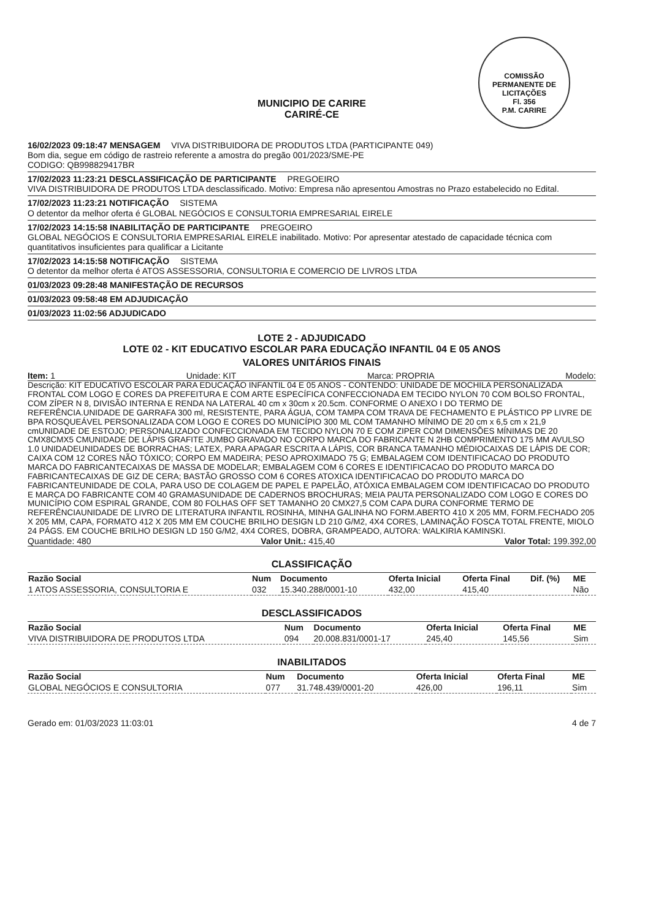COMISSÃO PERMANENTE DE LICITAÇÕES
Fl. 356
P.M. CARIRE
MUNICIPIO DE CARIRE
CARIRÉ-CE
16/02/2023 09:18:47 MENSAGEM VIVA DISTRIBUIDORA DE PRODUTOS LTDA (PARTICIPANTE 049)
Bom dia, segue em código de rastreio referente a amostra do pregão 001/2023/SME-PE
CODIGO: QB998829417BR
17/02/2023 11:23:21 DESCLASSIFICAÇÃO DE PARTICIPANTE PREGOEIRO
VIVA DISTRIBUIDORA DE PRODUTOS LTDA desclassificado. Motivo: Empresa não apresentou Amostras no Prazo estabelecido no Edital.
17/02/2023 11:23:21 NOTIFICAÇÃO SISTEMA
O detentor da melhor oferta é GLOBAL NEGÓCIOS E CONSULTORIA EMPRESARIAL EIRELE
17/02/2023 14:15:58 INABILITAÇÃO DE PARTICIPANTE PREGOEIRO
GLOBAL NEGÓCIOS E CONSULTORIA EMPRESARIAL EIRELE inabilitado. Motivo: Por apresentar atestado de capacidade técnica com quantitativos insuficientes para qualificar a Licitante
17/02/2023 14:15:58 NOTIFICAÇÃO SISTEMA
O detentor da melhor oferta é ATOS ASSESSORIA, CONSULTORIA E COMERCIO DE LIVROS LTDA
01/03/2023 09:28:48 MANIFESTAÇÃO DE RECURSOS
01/03/2023 09:58:48 EM ADJUDICAÇÃO
01/03/2023 11:02:56 ADJUDICADO
LOTE 2 - ADJUDICADO
LOTE 02 - KIT EDUCATIVO ESCOLAR PARA EDUCAÇÃO INFANTIL 04 E 05 ANOS
VALORES UNITÁRIOS FINAIS
Item: 1 Unidade: KIT Marca: PROPRIA Modelo:
Descrição: KIT EDUCATIVO ESCOLAR PARA EDUCAÇÃO INFANTIL 04 E 05 ANOS - CONTENDO: UNIDADE DE MOCHILA PERSONALIZADA FRONTAL COM LOGO E CORES DA PREFEITURA E COM ARTE ESPECÍFICA CONFECCIONADA EM TECIDO NYLON 70 COM BOLSO FRONTAL, COM ZÍPER N 8, DIVISÃO INTERNA E RENDA NA LATERAL 40 cm x 30cm x 20.5cm. CONFORME O ANEXO I DO TERMO DE REFERÊNCIA.UNIDADE DE GARRAFA 300 ml, RESISTENTE, PARA ÁGUA, COM TAMPA COM TRAVA DE FECHAMENTO E PLÁSTICO PP LIVRE DE BPA ROSQUEÁVEL PERSONALIZADA COM LOGO E CORES DO MUNICÍPIO 300 ML COM TAMANHO MÍNIMO DE 20 cm x 6,5 cm x 21,9 cmUNIDADE DE ESTOJO; PERSONALIZADO CONFECCIONADA EM TECIDO NYLON 70 E COM ZIPER COM DIMENSÕES MÍNIMAS DE 20 CMX8CMX5 CMUNIDADE DE LÁPIS GRAFITE JUMBO GRAVADO NO CORPO MARCA DO FABRICANTE N 2HB COMPRIMENTO 175 MM AVULSO 1.0 UNIDADEUNIDADES DE BORRACHAS; LATEX, PARA APAGAR ESCRITA A LÁPIS, COR BRANCA TAMANHO MÉDIOCAIXAS DE LÁPIS DE COR; CAIXA COM 12 CORES NÃO TÓXICO; CORPO EM MADEIRA; PESO APROXIMADO 75 G; EMBALAGEM COM IDENTIFICACAO DO PRODUTO MARCA DO FABRICANTECAIXAS DE MASSA DE MODELAR; EMBALAGEM COM 6 CORES E IDENTIFICACAO DO PRODUTO MARCA DO FABRICANTECAIXAS DE GIZ DE CERA; BASTÃO GROSSO COM 6 CORES ATOXICA IDENTIFICACAO DO PRODUTO MARCA DO FABRICANTEUNIDADE DE COLA, PARA USO DE COLAGEM DE PAPEL E PAPELÃO, ATÓXICA EMBALAGEM COM IDENTIFICACAO DO PRODUTO E MARCA DO FABRICANTE COM 40 GRAMASUNIDADE DE CADERNOS BROCHURAS; MEIA PAUTA PERSONALIZADO COM LOGO E CORES DO MUNICÍPIO COM ESPIRAL GRANDE, COM 80 FOLHAS OFF SET TAMANHO 20 CMX27,5 COM CAPA DURA CONFORME TERMO DE REFERÊNCIAUNIDADE DE LIVRO DE LITERATURA INFANTIL ROSINHA, MINHA GALINHA NO FORM.ABERTO 410 X 205 MM, FORM.FECHADO 205 X 205 MM, CAPA, FORMATO 412 X 205 MM EM COUCHE BRILHO DESIGN LD 210 G/M2, 4X4 CORES, LAMINAÇÃO FOSCA TOTAL FRENTE, MIOLO 24 PÁGS. EM COUCHE BRILHO DESIGN LD 150 G/M2, 4X4 CORES, DOBRA, GRAMPEADO, AUTORA: WALKIRIA KAMINSKI.
Quantidade: 480 Valor Unit.: 415,40 Valor Total: 199.392,00
CLASSIFICAÇÃO
| Razão Social | Num | Documento | Oferta Inicial | Oferta Final | Dif. (%) | ME |
| --- | --- | --- | --- | --- | --- | --- |
| 1 ATOS ASSESSORIA, CONSULTORIA E | 032 | 15.340.288/0001-10 | 432,00 | 415,40 | | Não |
DESCLASSIFICADOS
| Razão Social | Num | Documento | Oferta Inicial | Oferta Final | ME |
| --- | --- | --- | --- | --- | --- |
| VIVA DISTRIBUIDORA DE PRODUTOS LTDA | 094 | 20.008.831/0001-17 | 245,40 | 145,56 | Sim |
INABILITADOS
| Razão Social | Num | Documento | Oferta Inicial | Oferta Final | ME |
| --- | --- | --- | --- | --- | --- |
| GLOBAL NEGÓCIOS E CONSULTORIA | 077 | 31.748.439/0001-20 | 426,00 | 196,11 | Sim |
Gerado em: 01/03/2023 11:03:01 4 de 7